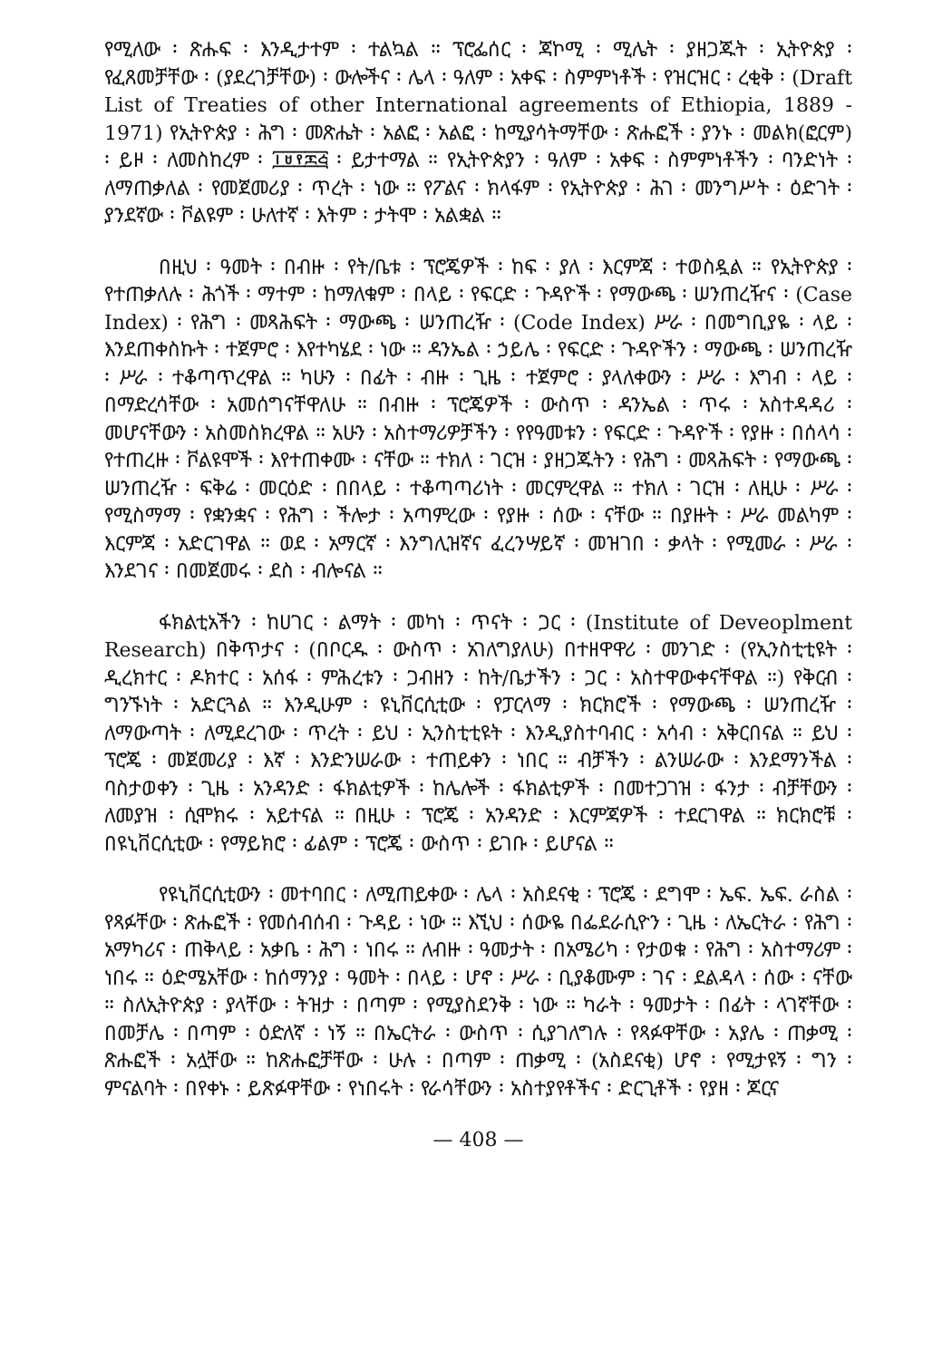የሚለው ፡ ጽሑፍ ፡ እንዲታተም ፡ ተልኳል ። ፕሮፌሰር ፡ ጃኮሚ ፡ ሚሌት ፡ ያዘጋጁት ፡ ኢትዮጵያ ፡ የፈጸመቻቸው ፡ (ያደረገቻቸው) ፡ ውሎችና ፡ ሌላ ፡ ዓለም ፡ አቀፍ ፡ ስምምነቶች ፡ የዝርዝር ፡ ረቂቅ ፡ (Draft List of Treaties of other International agreements of Ethiopia, 1889 - 1971) የኢትዮጵያ ፡ ሕግ ፡ መጽሔት ፡ አልፎ ፡ አልፎ ፡ ከሚያሳትማቸው ፡ ጽሑፎች ፡ ያንኑ ፡ መልክ(ፎርም) ፡ ይዞ ፡ ለመስከረም ፡ ፲፱፻፷፭ ፡ ይታተማል ። የኢትዮጵያን ፡ ዓለም ፡ አቀፍ ፡ ስምምነቶችን ፡ ባንድነት ፡ ለማጠቃለል ፡ የመጀመሪያ ፡ ጥረት ፡ ነው ። የፖልና ፡ ክላፋም ፡ የኢትዮጵያ ፡ ሕገ ፡ መንግሥት ፡ ዕድገት ፡ ያንደኛው ፡ ቮልዩም ፡ ሁለተኛ ፡ እትም ፡ ታትሞ ፡ አልቋል ።
በዚህ ፡ ዓመት ፡ በብዙ ፡ የት/ቤቱ ፡ ፕሮጄዎች ፡ ከፍ ፡ ያለ ፡ እርምጃ ፡ ተወስዷል ። የኢትዮጵያ ፡ የተጠቃለሉ ፡ ሕጎች ፡ ማተም ፡ ከማለቁም ፡ በላይ ፡ የፍርድ ፡ ጉዳዮች ፡ የማውጫ ፡ ሠንጠረዥና ፡ (Case Index) ፡ የሕግ ፡ መጻሕፍት ፡ ማውጫ ፡ ሠንጠረዥ ፡ (Code Index) ሥራ ፡ በመግቢያዬ ፡ ላይ ፡ እንደጠቀስኩት ፡ ተጀምሮ ፡ እየተካሄደ ፡ ነው ። ዳንኤል ፡ ኃይሌ ፡ የፍርድ ፡ ጉዳዮችን ፡ ማውጫ ፡ ሠንጠረዥ ፡ ሥራ ፡ ተቆጣጥረዋል ። ካሁን ፡ በፊት ፡ ብዙ ፡ ጊዜ ፡ ተጀምሮ ፡ ያላለቀውን ፡ ሥራ ፡ እግብ ፡ ላይ ፡ በማድረሳቸው ፡ አመሰግናቸዋለሁ ። በብዙ ፡ ፕሮጄዎች ፡ ውስጥ ፡ ዳንኤል ፡ ጥሩ ፡ አስተዳዳሪ ፡ መሆናቸውን ፡ አስመስክረዋል ። አሁን ፡ አስተማሪዎቻችን ፡ የየዓመቱን ፡ የፍርድ ፡ ጉዳዮች ፡ የያዙ ፡ በሰላሳ ፡ የተጠረዙ ፡ ቮልዩሞች ፡ እየተጠቀሙ ፡ ናቸው ። ተክለ ፡ ገርዝ ፡ ያዘጋጁትን ፡ የሕግ ፡ መጻሕፍት ፡ የማውጫ ፡ ሠንጠረዥ ፡ ፍቅሬ ፡ መርዕድ ፡ በበላይ ፡ ተቆጣጣሪነት ፡ መርምረዋል ። ተክለ ፡ ገርዝ ፡ ለዚሁ ፡ ሥራ ፡ የሚስማማ ፡ የቋንቋና ፡ የሕግ ፡ ችሎታ ፡ አጣምረው ፡ የያዙ ፡ ሰው ፡ ናቸው ። በያዙት ፡ ሥራ መልካም ፡ እርምጃ ፡ አድርገዋል ። ወደ ፡ አማርኛ ፡ እንግሊዝኛና ፈረንሣይኛ ፡ መዝገበ ፡ ቃላት ፡ የሚመራ ፡ ሥራ ፡ እንደገና ፡ በመጀመሩ ፡ ደስ ፡ ብሎናል ።
ፋክልቲአችን ፡ ከሀገር ፡ ልማት ፡ መካነ ፡ ጥናት ፡ ጋር ፡ (Institute of Deveoplment Research) በቅጥታና ፡ (በቦርዱ ፡ ውስጥ ፡ አገለግያለሁ) በተዘዋዋሪ ፡ መንገድ ፡ (የኢንስቲቲዩት ፡ ዲረክተር ፡ ዶክተር ፡ አሰፋ ፡ ምሕረቱን ፡ ጋብዘን ፡ ከት/ቤታችን ፡ ጋር ፡ አስተዋውቀናቸዋል ።) የቅርብ ፡ ግንኙነት ፡ አድርጓል ። እንዲሁም ፡ ዩኒቨርሲቲው ፡ የፓርላማ ፡ ክርክሮች ፡ የማውጫ ፡ ሠንጠረዥ ፡ ለማውጣት ፡ ለሚደረገው ፡ ጥረት ፡ ይህ ፡ ኢንስቲቲዩት ፡ እንዲያስተባብር ፡ አሳብ ፡ አቅርበናል ። ይህ ፡ ፕሮጄ ፡ መጀመሪያ ፡ እኛ ፡ እንድንሠራው ፡ ተጠይቀን ፡ ነበር ። ብቻችን ፡ ልንሠራው ፡ እንደማንችል ፡ ባስታወቀን ፡ ጊዜ ፡ አንዳንድ ፡ ፋክልቲዎች ፡ ከሌሎች ፡ ፋክልቲዎች ፡ በመተጋገዝ ፡ ፋንታ ፡ ብቻቸውን ፡ ለመያዝ ፡ ሲሞክሩ ፡ አይተናል ። በዚሁ ፡ ፕሮጄ ፡ አንዳንድ ፡ እርምጃዎች ፡ ተደርገዋል ። ክርክሮቹ ፡ በዩኒቨርሲቲው ፡ የማይክሮ ፡ ፊልም ፡ ፕሮጄ ፡ ውስጥ ፡ ይገቡ ፡ ይሆናል ።
የዩኒቨርሲቲውን ፡ መተባበር ፡ ለሚጠይቀው ፡ ሌላ ፡ አስደናቂ ፡ ፕሮጄ ፡ ደግሞ ፡ ኤፍ. ኤፍ. ራስል ፡ የጻፉቸው ፡ ጽሑፎች ፡ የመሰብሰብ ፡ ጉዳይ ፡ ነው ። እኚህ ፡ ሰውዬ በፌደራሲዮን ፡ ጊዜ ፡ ለኤርትራ ፡ የሕግ ፡ አማካሪና ፡ ጠቅላይ ፡ አቃቤ ፡ ሕግ ፡ ነበሩ ። ለብዙ ፡ ዓመታት ፡ በአሜሪካ ፡ የታወቁ ፡ የሕግ ፡ አስተማሪም ፡ ነበሩ ። ዕድሜአቸው ፡ ከሰማንያ ፡ ዓመት ፡ በላይ ፡ ሆኖ ፡ ሥራ ፡ ቢያቆሙም ፡ ገና ፡ ደልዳላ ፡ ሰው ፡ ናቸው ። ስለኢትዮጵያ ፡ ያላቸው ፡ ትዝታ ፡ በጣም ፡ የሚያስደንቅ ፡ ነው ። ካራት ፡ ዓመታት ፡ በፊት ፡ ላገኛቸው ፡ በመቻሌ ፡ በጣም ፡ ዕድለኛ ፡ ነኝ ። በኤርትራ ፡ ውስጥ ፡ ሲያገለግሉ ፡ የጻፉዋቸው ፡ አያሌ ፡ ጠቃሚ ፡ ጽሑፎች ፡ አሏቸው ። ከጽሑፎቻቸው ፡ ሁሉ ፡ በጣም ፡ ጠቃሚ ፡ (አስደናቂ) ሆኖ ፡ የሚታዩኝ ፡ ግን ፡ ምናልባት ፡ በየቀኑ ፡ ይጽፉዋቸው ፡ የነበሩት ፡ የራሳቸውን ፡ አስተያየቶችና ፡ ድርጊቶች ፡ የያዘ ፡ ጆርና
— 408 —